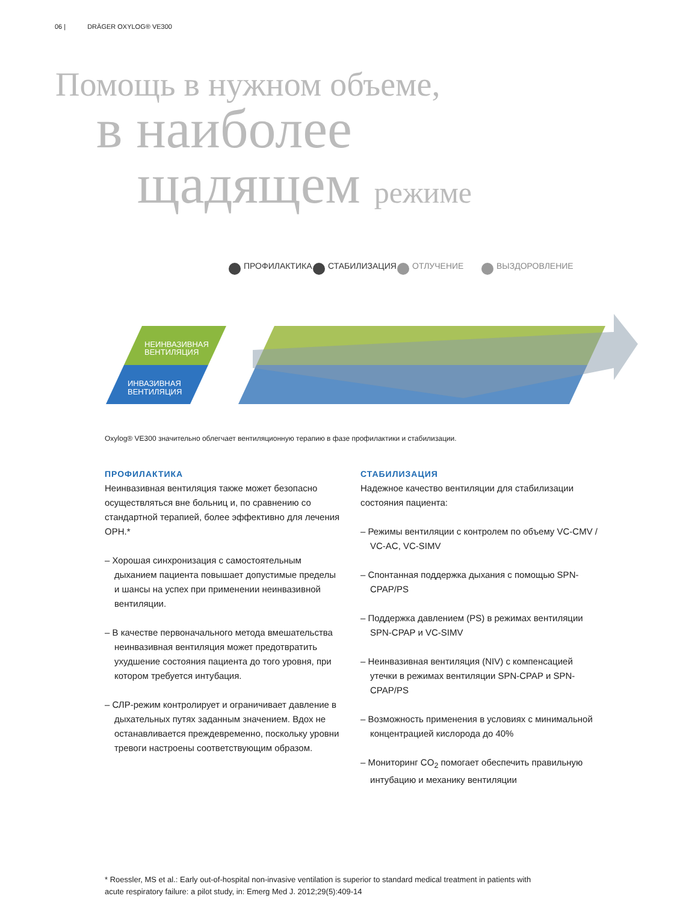06 | DRÄGER OXYLOG® VE300
Помощь в нужном объеме,
в наиболее
щадящем режиме
НЕИНВАЗИВНАЯ
ВЕНТИЛЯЦИЯ
ИНВАЗИВНАЯ
ВЕНТИЛЯЦИЯ
ПРОФИЛАКТИКА
СТАБИЛИЗАЦИЯ
ОТЛУЧЕНИЕ
ВЫЗДОРОВЛЕНИЕ
Oxylog® VE300 значительно облегчает вентиляционную терапию в фазе профилактики и стабилизации.
ПРОФИЛАКТИКА
Неинвазивная вентиляция также может безопасно осуществляться вне больниц и, по сравнению со стандартной терапией, более эффективно для лечения ОРН.*
– Хорошая синхронизация с самостоятельным дыханием пациента повышает допустимые пределы и шансы на успех при применении неинвазивной вентиляции.
– В качестве первоначального метода вмешательства неинвазивная вентиляция может предотвратить ухудшение состояния пациента до того уровня, при котором требуется интубация.
– СЛР-режим контролирует и ограничивает давление в дыхательных путях заданным значением. Вдох не останавливается преждевременно, поскольку уровни тревоги настроены соответствующим образом.
СТАБИЛИЗАЦИЯ
Надежное качество вентиляции для стабилизации состояния пациента:
– Режимы вентиляции с контролем по объему VC-CMV / VC-AC, VC-SIMV
– Спонтанная поддержка дыхания с помощью SPN-CPAP/PS
– Поддержка давлением (PS) в режимах вентиляции SPN-CPAP и VC-SIMV
– Неинвазивная вентиляция (NIV) с компенсацией утечки в режимах вентиляции SPN-CPAP и SPN-CPAP/PS
– Возможность применения в условиях с минимальной концентрацией кислорода до 40%
– Мониторинг CO<sub>2</sub> помогает обеспечить правильную интубацию и механику вентиляции
* Roessler, MS et al.: Early out-of-hospital non-invasive ventilation is superior to standard medical treatment in patients with acute respiratory failure: a pilot study, in: Emerg Med J. 2012;29(5):409-14